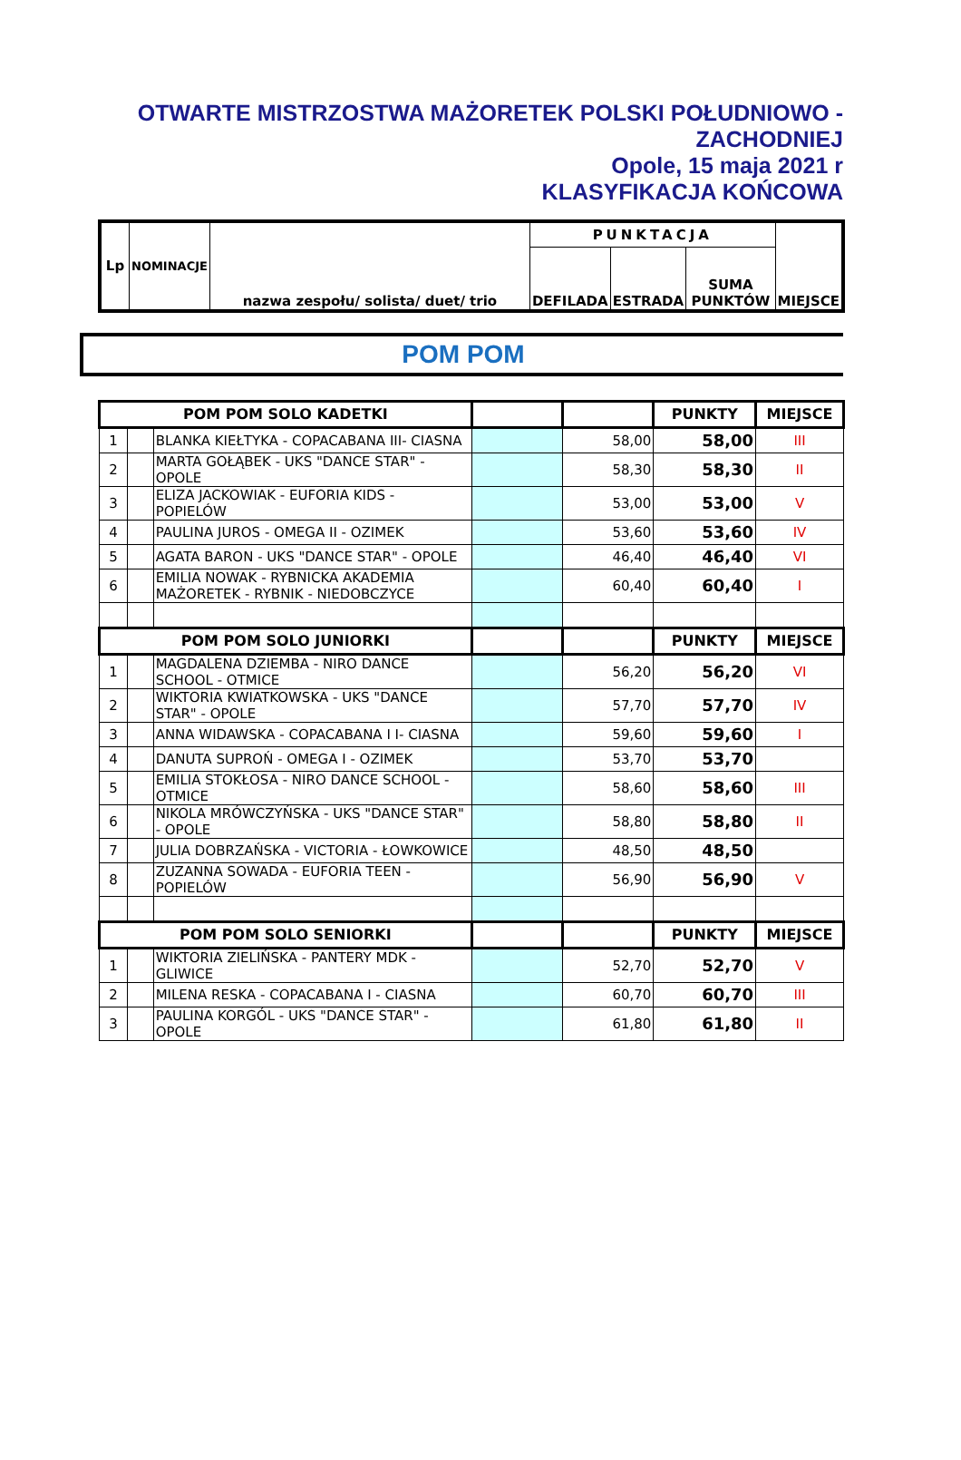OTWARTE MISTRZOSTWA MAŻORETEK POLSKI POŁUDNIOWO -
ZACHODNIEJ
Opole, 15 maja 2021 r
KLASYFIKACJA KOŃCOWA
| Lp | NOMINACJE | nazwa zespołu/ solista/ duet/ trio | PUNKTACJA | | | MIEJSCE |
| --- | --- | --- | --- | --- | --- | --- |
| | | | DEFILADA | ESTRADA | SUMA PUNKTÓW | |
POM POM
| POM POM SOLO KADETKI | | | | | PUNKTY | MIEJSCE |
| --- | --- | --- | --- | --- | --- | --- |
| 1 | | BLANKA KIEŁTYKA - COPACABANA III- CIASNA | | 58,00 | 58,00 | III |
| 2 | | MARTA GOŁĄBEK - UKS "DANCE STAR" - OPOLE | | 58,30 | 58,30 | II |
| 3 | | ELIZA JACKOWIAK - EUFORIA KIDS - POPIELÓW | | 53,00 | 53,00 | V |
| 4 | | PAULINA JUROS - OMEGA II - OZIMEK | | 53,60 | 53,60 | IV |
| 5 | | AGATA BARON - UKS "DANCE STAR" - OPOLE | | 46,40 | 46,40 | VI |
| 6 | | EMILIA NOWAK - RYBNICKA AKADEMIA MAŻORETEK - RYBNIK - NIEDOBCZYCE | | 60,40 | 60,40 | I |
| POM POM SOLO JUNIORKI | | | | | PUNKTY | MIEJSCE |
| 1 | | MAGDALENA DZIEMBA - NIRO DANCE SCHOOL - OTMICE | | 56,20 | 56,20 | VI |
| 2 | | WIKTORIA KWIATKOWSKA - UKS "DANCE STAR" - OPOLE | | 57,70 | 57,70 | IV |
| 3 | | ANNA WIDAWSKA - COPACABANA I I- CIASNA | | 59,60 | 59,60 | I |
| 4 | | DANUTA SUPROŃ - OMEGA I - OZIMEK | | 53,70 | 53,70 | |
| 5 | | EMILIA STOKŁOSA - NIRO DANCE SCHOOL - OTMICE | | 58,60 | 58,60 | III |
| 6 | | NIKOLA MRÓWCZYŃSKA - UKS "DANCE STAR" - OPOLE | | 58,80 | 58,80 | II |
| 7 | | JULIA DOBRZAŃSKA - VICTORIA - ŁOWKOWICE | | 48,50 | 48,50 | |
| 8 | | ZUZANNA SOWADA - EUFORIA TEEN - POPIELÓW | | 56,90 | 56,90 | V |
| POM POM SOLO SENIORKI | | | | | PUNKTY | MIEJSCE |
| 1 | | WIKTORIA ZIELIŃSKA - PANTERY MDK - GLIWICE | | 52,70 | 52,70 | V |
| 2 | | MILENA RESKA - COPACABANA I - CIASNA | | 60,70 | 60,70 | III |
| 3 | | PAULINA KORGÓL - UKS "DANCE STAR" - OPOLE | | 61,80 | 61,80 | II |